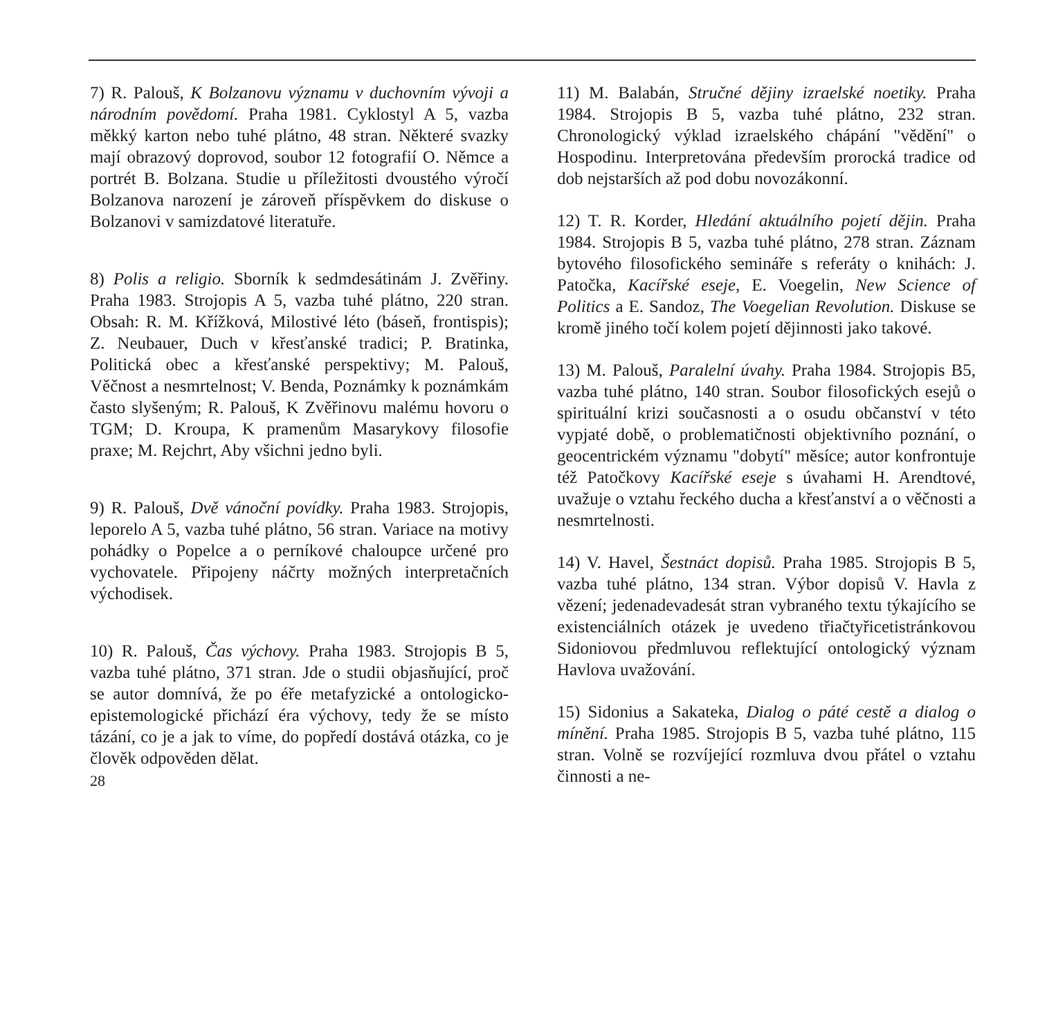7) R. Palouš, K Bolzanovu významu v duchovním vývoji a národním povědomí. Praha 1981. Cyklostyl A 5, vazba měkký karton nebo tuhé plátno, 48 stran. Některé svazky mají obrazový doprovod, soubor 12 fotografií O. Němce a portrét B. Bolzana. Studie u příležitosti dvoustého výročí Bolzanova narození je zároveň příspěvkem do diskuse o Bolzanovi v samizdatové literatuře.
8) Polis a religio. Sborník k sedmdesátinám J. Zvěřiny. Praha 1983. Strojopis A 5, vazba tuhé plátno, 220 stran. Obsah: R. M. Křížková, Milostivé léto (báseň, frontispis); Z. Neubauer, Duch v křesťanské tradici; P. Bratinka, Politická obec a křesťanské perspektivy; M. Palouš, Věčnost a nesmrtelnost; V. Benda, Poznámky k poznámkám často slyšeným; R. Palouš, K Zvěřinovu malému hovoru o TGM; D. Kroupa, K pramenům Masarykovy filosofie praxe; M. Rejchrt, Aby všichni jedno byli.
9) R. Palouš, Dvě vánoční povídky. Praha 1983. Strojopis, leporelo A 5, vazba tuhé plátno, 56 stran. Variace na motivy pohádky o Popelce a o perníkové chaloupce určené pro vychovatele. Připojeny náčrty možných interpretačních východisek.
10) R. Palouš, Čas výchovy. Praha 1983. Strojopis B 5, vazba tuhé plátno, 371 stran. Jde o studii objasňující, proč se autor domnívá, že po éře metafyzické a ontologicko-epistemologické přichází éra výchovy, tedy že se místo tázání, co je a jak to víme, do popředí dostává otázka, co je člověk odpověden dělat.
28
11) M. Balabán, Stručné dějiny izraelské noetiky. Praha 1984. Strojopis B 5, vazba tuhé plátno, 232 stran. Chronologický výklad izraelského chápání "vědění" o Hospodinu. Interpretována především prorocká tradice od dob nejstarších až pod dobu novozákonní.
12) T. R. Korder, Hledání aktuálního pojetí dějin. Praha 1984. Strojopis B 5, vazba tuhé plátno, 278 stran. Záznam bytového filosofického semináře s referáty o knihách: J. Patočka, Kacířské eseje, E. Voegelin, New Science of Politics a E. Sandoz, The Voegelian Revolution. Diskuse se kromě jiného točí kolem pojetí dějinnosti jako takové.
13) M. Palouš, Paralelní úvahy. Praha 1984. Strojopis B5, vazba tuhé plátno, 140 stran. Soubor filosofických esejů o spirituální krizi současnosti a o osudu občanství v této vypjaté době, o problematičnosti objektivního poznání, o geocentrickém významu "dobytí" měsíce; autor konfrontuje též Patočkovy Kacířské eseje s úvahami H. Arendtové, uvažuje o vztahu řeckého ducha a křesťanství a o věčnosti a nesmrtelnosti.
14) V. Havel, Šestnáct dopisů. Praha 1985. Strojopis B 5, vazba tuhé plátno, 134 stran. Výbor dopisů V. Havla z vězení; jedenadevadesát stran vybraného textu týkajícího se existenciálních otázek je uvedeno třiačtyřicetistránkovou Sidoniovou předmluvou reflektující ontologický význam Havlova uvažování.
15) Sidonius a Sakateka, Dialog o páté cestě a dialog o mínění. Praha 1985. Strojopis B 5, vazba tuhé plátno, 115 stran. Volně se rozvíjející rozmluva dvou přátel o vztahu činnosti a ne-